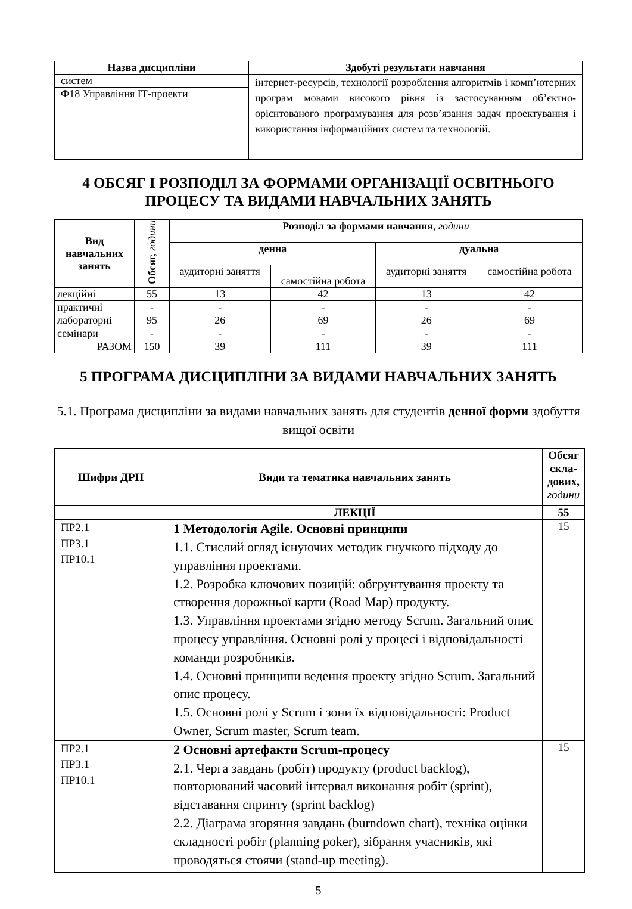| Назва дисципліни | Здобуті результати навчання |
| --- | --- |
| систем | інтернет-ресурсів, технології розроблення алгоритмів і комп’ютерних програм мовами високого рівня із застосуванням об’єктно-орієнтованого програмування для розв’язання задач проектування і використання інформаційних систем та технологій. |
| Ф18 Управління ІТ-проекти | |
4 ОБСЯГ І РОЗПОДІЛ ЗА ФОРМАМИ ОРГАНІЗАЦІЇ ОСВІТНЬОГО ПРОЦЕСУ ТА ВИДАМИ НАВЧАЛЬНИХ ЗАНЯТЬ
| Вид навчальних занять | Обсяг, години | Розподіл за формами навчання , години | | | |
| --- | --- | --- | --- | --- | --- |
| | | денна | | дуальна | |
| | | аудиторні заняття | самостійна робота | аудиторні заняття | самостійна робота |
| лекційні | 55 | 13 | 42 | 13 | 42 |
| практичні | - | - | - | - | - |
| лабораторні | 95 | 26 | 69 | 26 | 69 |
| семінари | - | - | - | - | - |
| РАЗОМ | 150 | 39 | 111 | 39 | 111 |
5 ПРОГРАМА ДИСЦИПЛІНИ ЗА ВИДАМИ НАВЧАЛЬНИХ ЗАНЯТЬ
5.1. Програма дисципліни за видами навчальних занять для студентів денної форми здобуття вищої освіти
| Шифри ДРН | Види та тематика навчальних занять | Обсяг скла-дових, години |
| --- | --- | --- |
| | ЛЕКЦІЇ | 55 |
| ПР2.1 ПР3.1 ПР10.1 | 1 Методологія Agile. Основні принципи 1.1. Стислий огляд існуючих методик гнучкого підходу до управління проектами. 1.2. Розробка ключових позицій: обгрунтування проекту та створення дорожньої карти (Road Map) продукту. 1.3. Управління проектами згідно методу Scrum. Загальний опис процесу управління. Основні ролі у процесі і відповідальності команди розробників. 1.4. Основні принципи ведення проекту згідно Scrum. Загальний опис процесу. 1.5. Основні ролі у Scrum і зони їх відповідальності: Product Owner, Scrum master, Scrum team. | 15 |
| ПР2.1 ПР3.1 ПР10.1 | 2 Основні артефакти Scrum-процесу 2.1. Черга завдань (робіт) продукту (product backlog), повторюваний часовий інтервал виконання робіт (sprint), відставання спринту (sprint backlog) 2.2. Діаграма згоряння завдань (burndown chart), техніка оцінки складності робіт (planning poker), зібрання учасників, які проводяться стоячи (stand-up meeting). | 15 |
5